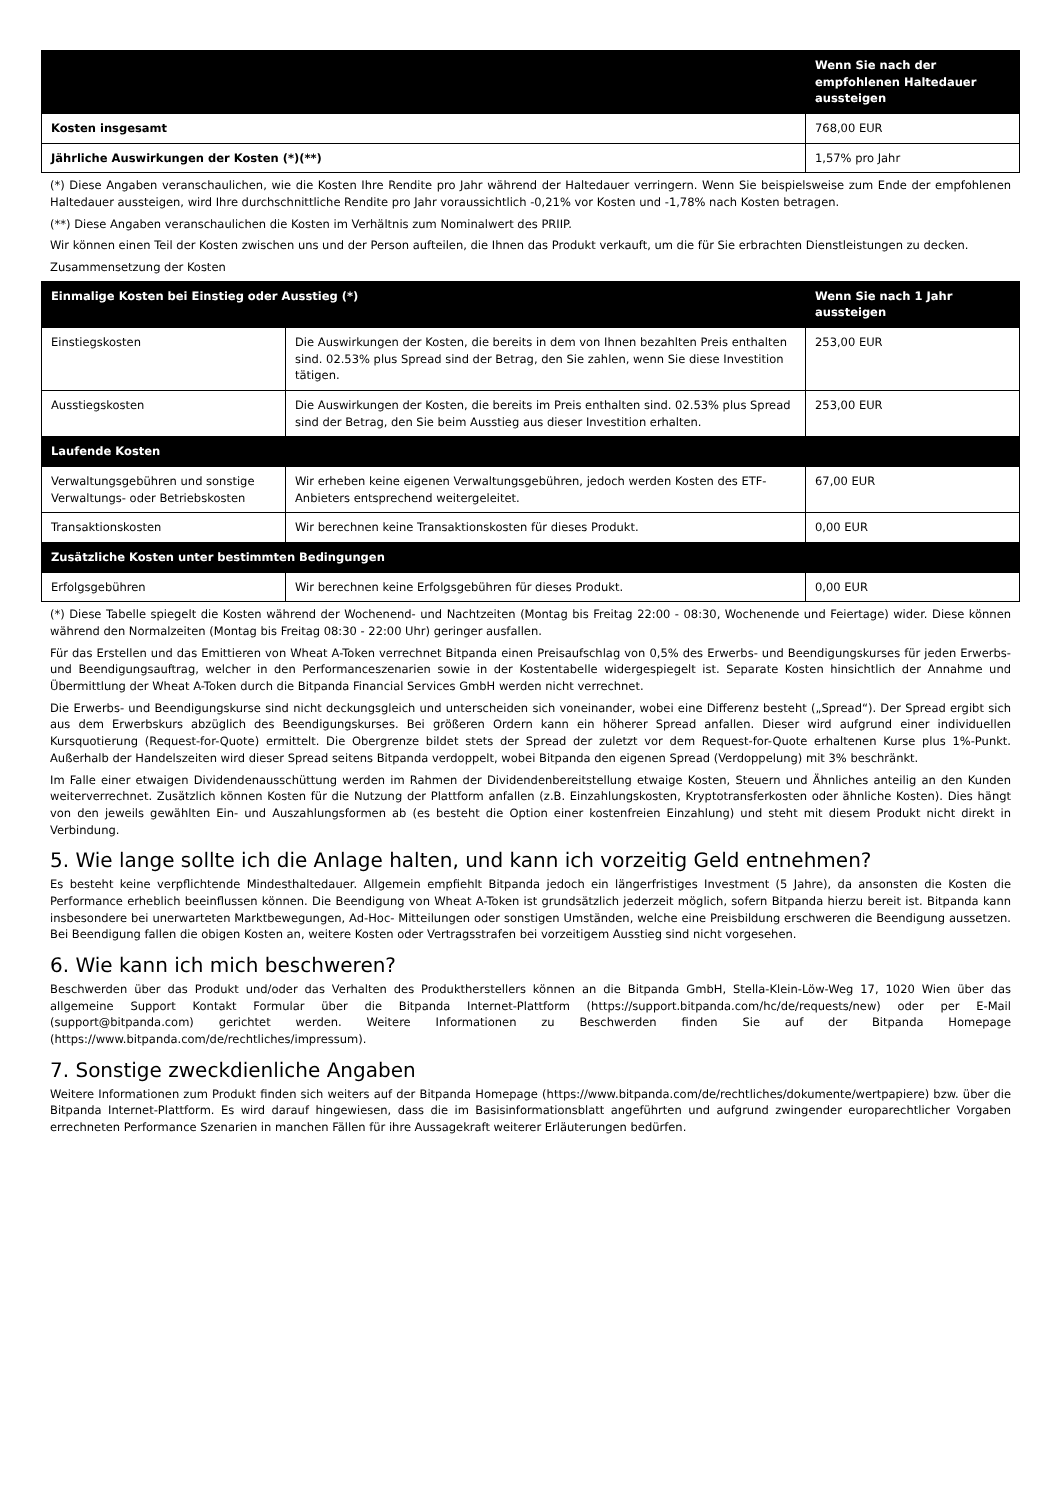| | Wenn Sie nach der empfohlenen Haltedauer aussteigen |
| --- | --- |
| Kosten insgesamt | 768,00 EUR |
| Jährliche Auswirkungen der Kosten (*)(**) | 1,57% pro Jahr |
(*) Diese Angaben veranschaulichen, wie die Kosten Ihre Rendite pro Jahr während der Haltedauer verringern. Wenn Sie beispielsweise zum Ende der empfohlenen Haltedauer aussteigen, wird Ihre durchschnittliche Rendite pro Jahr voraussichtlich -0,21% vor Kosten und -1,78% nach Kosten betragen.
(**) Diese Angaben veranschaulichen die Kosten im Verhältnis zum Nominalwert des PRIIP.
Wir können einen Teil der Kosten zwischen uns und der Person aufteilen, die Ihnen das Produkt verkauft, um die für Sie erbrachten Dienstleistungen zu decken.
Zusammensetzung der Kosten
| Einmalige Kosten bei Einstieg oder Ausstieg (*) | | Wenn Sie nach 1 Jahr aussteigen |
| --- | --- | --- |
| Einstiegskosten | Die Auswirkungen der Kosten, die bereits in dem von Ihnen bezahlten Preis enthalten sind. 02.53% plus Spread sind der Betrag, den Sie zahlen, wenn Sie diese Investition tätigen. | 253,00 EUR |
| Ausstiegskosten | Die Auswirkungen der Kosten, die bereits im Preis enthalten sind. 02.53% plus Spread sind der Betrag, den Sie beim Ausstieg aus dieser Investition erhalten. | 253,00 EUR |
| Laufende Kosten | | |
| Verwaltungsgebühren und sonstige Verwaltungs- oder Betriebskosten | Wir erheben keine eigenen Verwaltungsgebühren, jedoch werden Kosten des ETF-Anbieters entsprechend weitergeleitet. | 67,00 EUR |
| Transaktionskosten | Wir berechnen keine Transaktionskosten für dieses Produkt. | 0,00 EUR |
| Zusätzliche Kosten unter bestimmten Bedingungen | | |
| Erfolgsgebühren | Wir berechnen keine Erfolgsgebühren für dieses Produkt. | 0,00 EUR |
(*) Diese Tabelle spiegelt die Kosten während der Wochenend- und Nachtzeiten (Montag bis Freitag 22:00 - 08:30, Wochenende und Feiertage) wider. Diese können während den Normalzeiten (Montag bis Freitag 08:30 - 22:00 Uhr) geringer ausfallen.
Für das Erstellen und das Emittieren von Wheat A-Token verrechnet Bitpanda einen Preisaufschlag von 0,5% des Erwerbs- und Beendigungskurses für jeden Erwerbs- und Beendigungsauftrag, welcher in den Performanceszenarien sowie in der Kostentabelle widergespiegelt ist. Separate Kosten hinsichtlich der Annahme und Übermittlung der Wheat A-Token durch die Bitpanda Financial Services GmbH werden nicht verrechnet.
Die Erwerbs- und Beendigungskurse sind nicht deckungsgleich und unterscheiden sich voneinander, wobei eine Differenz besteht („Spread“). Der Spread ergibt sich aus dem Erwerbskurs abzüglich des Beendigungskurses. Bei größeren Ordern kann ein höherer Spread anfallen. Dieser wird aufgrund einer individuellen Kursquotierung (Request-for-Quote) ermittelt. Die Obergrenze bildet stets der Spread der zuletzt vor dem Request-for-Quote erhaltenen Kurse plus 1%-Punkt. Außerhalb der Handelszeiten wird dieser Spread seitens Bitpanda verdoppelt, wobei Bitpanda den eigenen Spread (Verdoppelung) mit 3% beschränkt.
Im Falle einer etwaigen Dividendenausschüttung werden im Rahmen der Dividendenbereitstellung etwaige Kosten, Steuern und Ähnliches anteilig an den Kunden weiterverrechnet. Zusätzlich können Kosten für die Nutzung der Plattform anfallen (z.B. Einzahlungskosten, Kryptotransferkosten oder ähnliche Kosten). Dies hängt von den jeweils gewählten Ein- und Auszahlungsformen ab (es besteht die Option einer kostenfreien Einzahlung) und steht mit diesem Produkt nicht direkt in Verbindung.
5. Wie lange sollte ich die Anlage halten, und kann ich vorzeitig Geld entnehmen?
Es besteht keine verpflichtende Mindesthaltedauer. Allgemein empfiehlt Bitpanda jedoch ein längerfristiges Investment (5 Jahre), da ansonsten die Kosten die Performance erheblich beeinflussen können. Die Beendigung von Wheat A-Token ist grundsätzlich jederzeit möglich, sofern Bitpanda hierzu bereit ist. Bitpanda kann insbesondere bei unerwarteten Marktbewegungen, Ad-Hoc- Mitteilungen oder sonstigen Umständen, welche eine Preisbildung erschweren die Beendigung aussetzen. Bei Beendigung fallen die obigen Kosten an, weitere Kosten oder Vertragsstrafen bei vorzeitigem Ausstieg sind nicht vorgesehen.
6. Wie kann ich mich beschweren?
Beschwerden über das Produkt und/oder das Verhalten des Produktherstellers können an die Bitpanda GmbH, Stella-Klein-Löw-Weg 17, 1020 Wien über das allgemeine Support Kontakt Formular über die Bitpanda Internet-Plattform (https://support.bitpanda.com/hc/de/requests/new) oder per E-Mail (support@bitpanda.com) gerichtet werden. Weitere Informationen zu Beschwerden finden Sie auf der Bitpanda Homepage (https://www.bitpanda.com/de/rechtliches/impressum).
7. Sonstige zweckdienliche Angaben
Weitere Informationen zum Produkt finden sich weiters auf der Bitpanda Homepage (https://www.bitpanda.com/de/rechtliches/dokumente/wertpapiere) bzw. über die Bitpanda Internet-Plattform. Es wird darauf hingewiesen, dass die im Basisinformationsblatt angeführten und aufgrund zwingender europarechtlicher Vorgaben errechneten Performance Szenarien in manchen Fällen für ihre Aussagekraft weiterer Erläuterungen bedürfen.